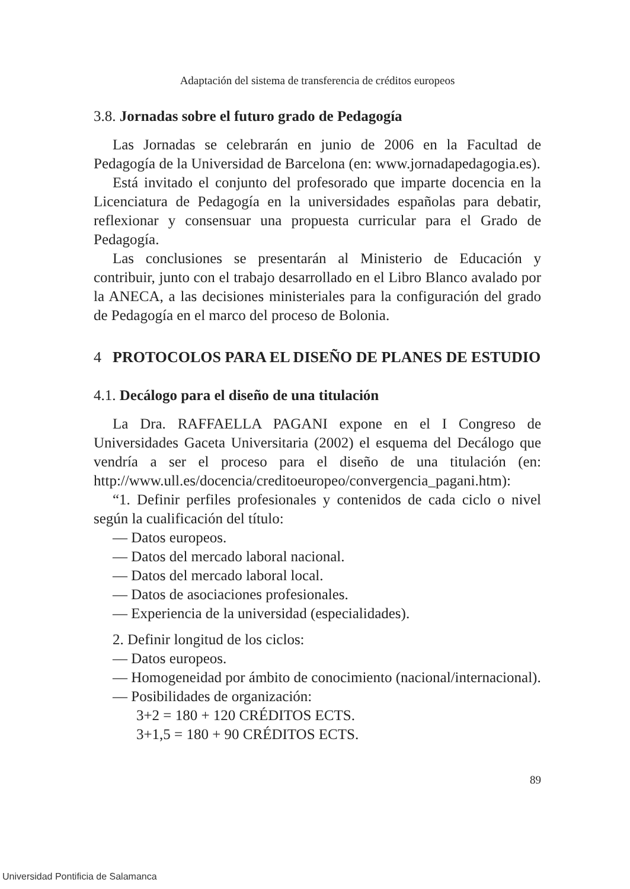Adaptación del sistema de transferencia de créditos europeos
3.8. Jornadas sobre el futuro grado de Pedagogía
Las Jornadas se celebrarán en junio de 2006 en la Facultad de Pedagogía de la Universidad de Barcelona (en: www.jornadapedagogia.es).
Está invitado el conjunto del profesorado que imparte docencia en la Licenciatura de Pedagogía en la universidades españolas para debatir, reflexionar y consensuar una propuesta curricular para el Grado de Pedagogía.
Las conclusiones se presentarán al Ministerio de Educación y contribuir, junto con el trabajo desarrollado en el Libro Blanco avalado por la ANECA, a las decisiones ministeriales para la configuración del grado de Pedagogía en el marco del proceso de Bolonia.
4 PROTOCOLOS PARA EL DISEÑO DE PLANES DE ESTUDIO
4.1. Decálogo para el diseño de una titulación
La Dra. RAFFAELLA PAGANI expone en el I Congreso de Universidades Gaceta Universitaria (2002) el esquema del Decálogo que vendría a ser el proceso para el diseño de una titulación (en: http://www.ull.es/docencia/creditoeuropeo/convergencia_pagani.htm):
“1. Definir perfiles profesionales y contenidos de cada ciclo o nivel según la cualificación del título:
— Datos europeos.
— Datos del mercado laboral nacional.
— Datos del mercado laboral local.
— Datos de asociaciones profesionales.
— Experiencia de la universidad (especialidades).
2. Definir longitud de los ciclos:
— Datos europeos.
— Homogeneidad por ámbito de conocimiento (nacional/internacional).
— Posibilidades de organización:
3+2 = 180 + 120 CRÉDITOS ECTS.
3+1,5 = 180 + 90 CRÉDITOS ECTS.
89
Universidad Pontificia de Salamanca